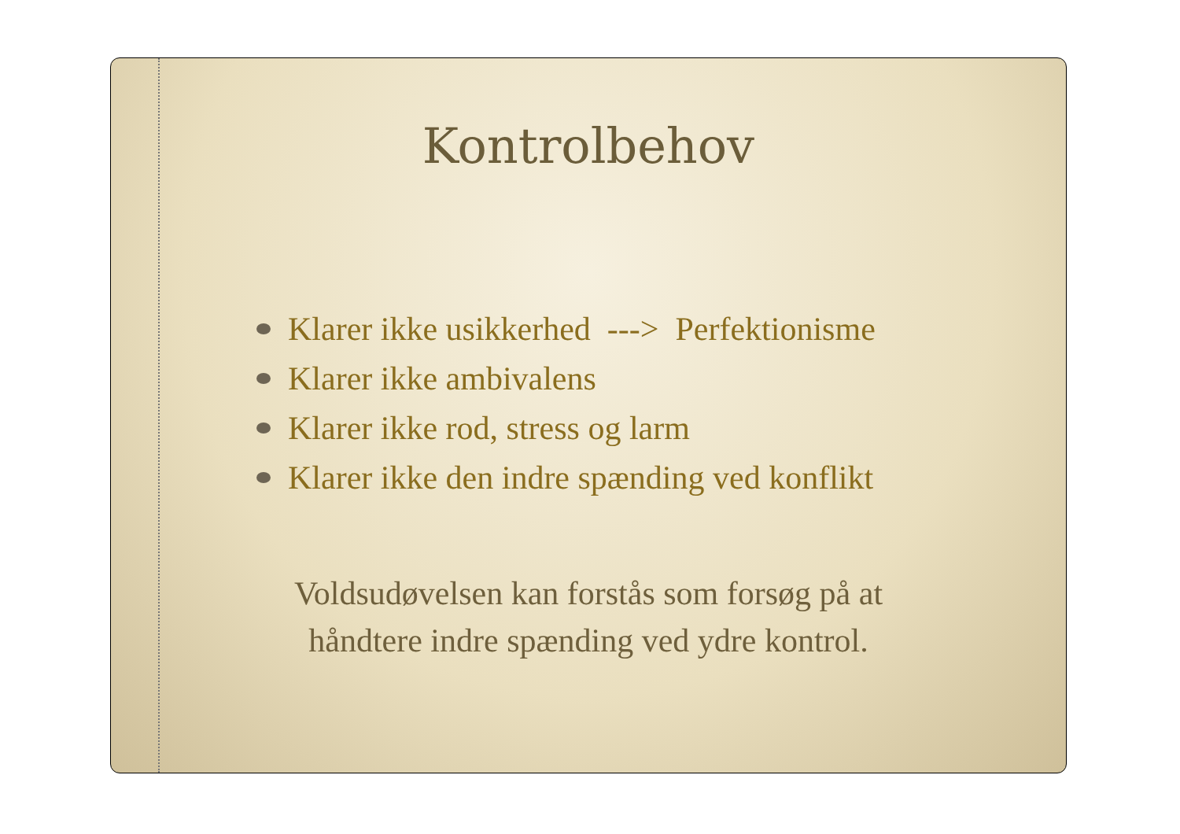Kontrolbehov
Klarer ikke usikkerhed ---> Perfektionisme
Klarer ikke ambivalens
Klarer ikke rod, stress og larm
Klarer ikke den indre spænding ved konflikt
Voldsudøvelsen kan forstås som forsøg på at
håndtere indre spænding ved ydre kontrol.